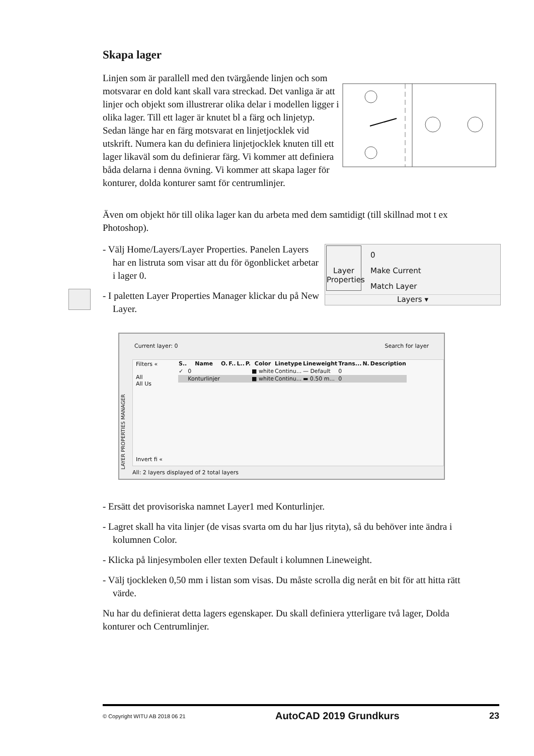Skapa lager
Linjen som är parallell med den tvärgående linjen och som motsvarar en dold kant skall vara streckad. Det vanliga är att linjer och objekt som illustrerar olika delar i modellen ligger i olika lager. Till ett lager är knutet bl a färg och linjetyp. Sedan länge har en färg motsvarat en linjetjocklek vid utskrift. Numera kan du definiera linjetjocklek knuten till ett lager likaväl som du definierar färg. Vi kommer att definiera båda delarna i denna övning. Vi kommer att skapa lager för konturer, dolda konturer samt för centrumlinjer.
Även om objekt hör till olika lager kan du arbeta med dem samtidigt (till skillnad mot t ex Photoshop).
- Välj Home/Layers/Layer Properties. Panelen Layers har en listruta som visar att du för ögon­blicket arbetar i lager 0.
- I paletten Layer Properties Manager klickar du på New Layer.
Layer Properties
0
Make Current
Match Layer
Layers ▾
Current layer: 0 Search for layer
| S.. | Name | O. | F.. | L.. | P. | Color | Linetype | Lineweight | Trans... | N. | Description |
| --- | --- | --- | --- | --- | --- | --- | --- | --- | --- | --- | --- |
| ✓ | 0 | | | | | ■ white | Continu... | — Default | 0 | | |
| | Konturlinjer | | | | | ■ white | Continu... | ▬ 0.50 m... | 0 | | |
Filters «
All
All Us
Invert fi «
All: 2 layers displayed of 2 total layers
LAYER PROPERTIES MANAGER
- Ersätt det provisoriska namnet Layer1 med Konturlinjer.
- Lagret skall ha vita linjer (de visas svarta om du har ljus rityta), så du behöver inte ändra i kolumnen Color.
- Klicka på linjesymbolen eller texten Default i kolumnen Lineweight.
- Välj tjockleken 0,50 mm i listan som visas. Du måste scrolla dig neråt en bit för att hitta rätt värde.
Nu har du definierat detta lagers egenskaper. Du skall definiera ytterligare två la­ger, Dolda konturer och Centrumlinjer.
© Copyright WITU AB 2018 06 21 AutoCAD 2019 Grundkurs 23